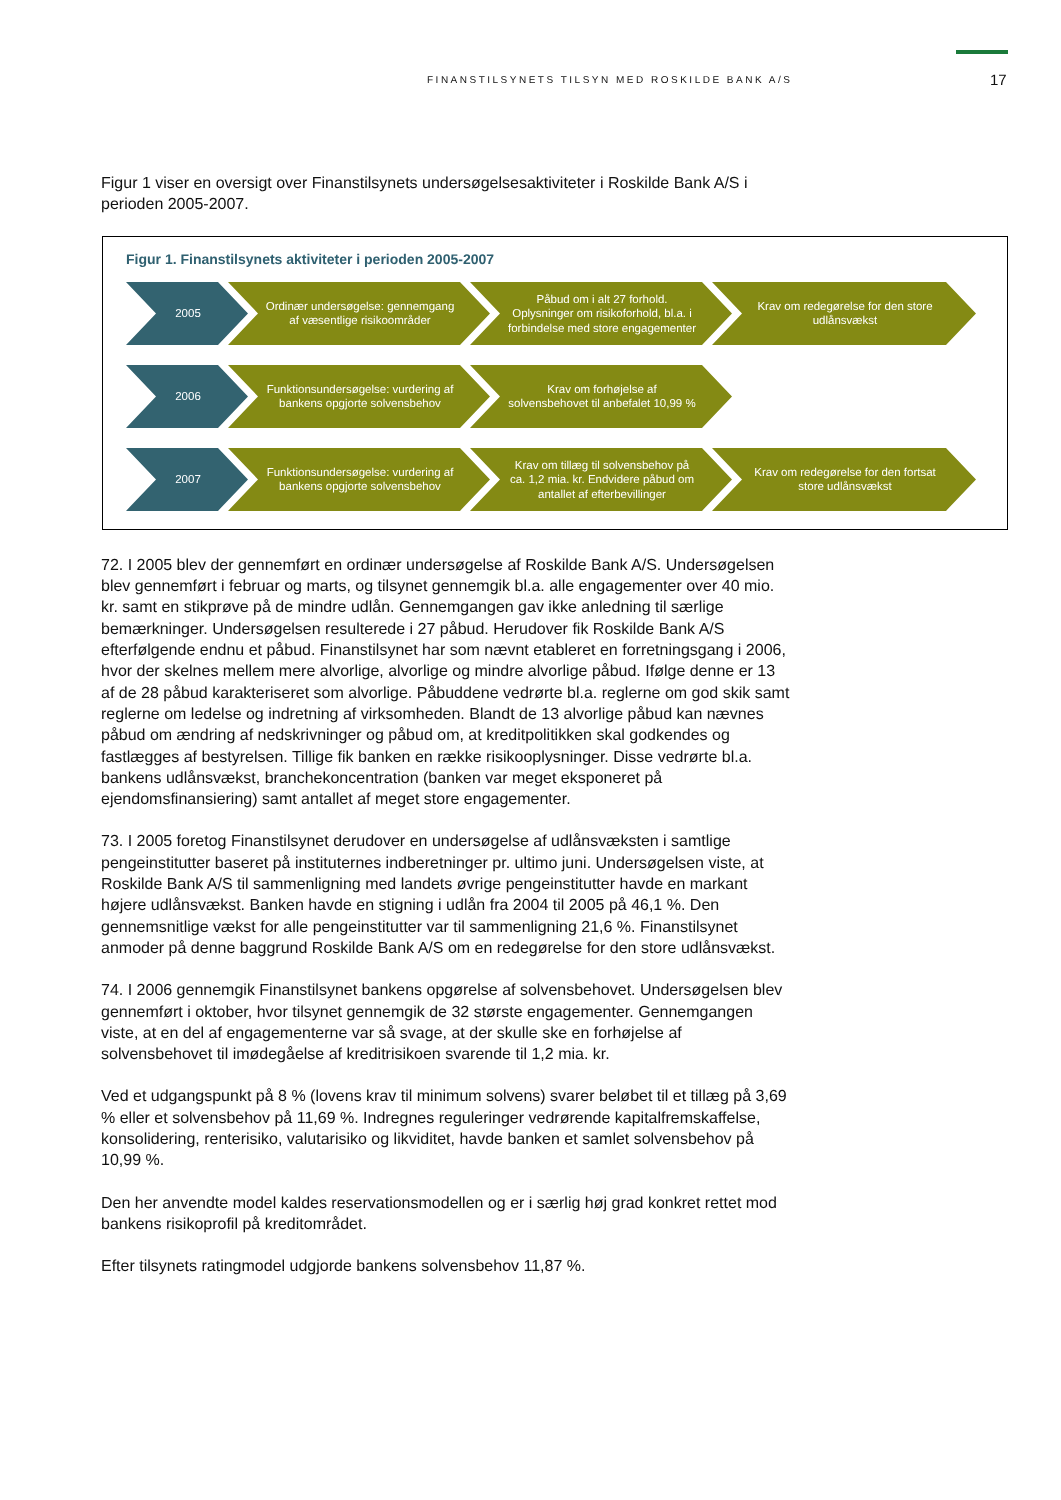FINANSTILSYNETS TILSYN MED ROSKILDE BANK A/S 17
Figur 1 viser en oversigt over Finanstilsynets undersøgelsesaktiviteter i Roskilde Bank A/S i perioden 2005-2007.
Figur 1. Finanstilsynets aktiviteter i perioden 2005-2007
2005 Ordinær undersøgelse: gennemgang af væsentlige risikoområder
Påbud om i alt 27 forhold. Oplysninger om risikoforhold, bl.a. i forbindelse med store engagementer
Krav om redegørelse for den store udlånsvækst
2006 Funktionsundersøgelse: vurdering af bankens opgjorte solvensbehov
Krav om forhøjelse af solvensbehovet til anbefalet 10,99 %
2007 Funktionsundersøgelse: vurdering af bankens opgjorte solvensbehov
Krav om tillæg til solvensbehov på ca. 1,2 mia. kr. Endvidere påbud om antallet af efterbevillinger
Krav om redegørelse for den fortsat store udlånsvækst
72. I 2005 blev der gennemført en ordinær undersøgelse af Roskilde Bank A/S. Undersøgelsen blev gennemført i februar og marts, og tilsynet gennemgik bl.a. alle engagementer over 40 mio. kr. samt en stikprøve på de mindre udlån. Gennemgangen gav ikke anledning til særlige bemærkninger. Undersøgelsen resulterede i 27 påbud. Herudover fik Roskilde Bank A/S efterfølgende endnu et påbud. Finanstilsynet har som nævnt etableret en forretningsgang i 2006, hvor der skelnes mellem mere alvorlige, alvorlige og mindre alvorlige påbud. Ifølge denne er 13 af de 28 påbud karakteriseret som alvorlige. Påbuddene vedrørte bl.a. reglerne om god skik samt reglerne om ledelse og indretning af virksomheden. Blandt de 13 alvorlige påbud kan nævnes påbud om ændring af nedskrivninger og påbud om, at kreditpolitikken skal godkendes og fastlægges af bestyrelsen. Tillige fik banken en række risikooplysninger. Disse vedrørte bl.a. bankens udlånsvækst, branchekoncentration (banken var meget eksponeret på ejendomsfinansiering) samt antallet af meget store engagementer.
73. I 2005 foretog Finanstilsynet derudover en undersøgelse af udlånsvæksten i samtlige pengeinstitutter baseret på instituternes indberetninger pr. ultimo juni. Undersøgelsen viste, at Roskilde Bank A/S til sammenligning med landets øvrige pengeinstitutter havde en markant højere udlånsvækst. Banken havde en stigning i udlån fra 2004 til 2005 på 46,1 %. Den gennemsnitlige vækst for alle pengeinstitutter var til sammenligning 21,6 %. Finanstilsynet anmoder på denne baggrund Roskilde Bank A/S om en redegørelse for den store udlånsvækst.
74. I 2006 gennemgik Finanstilsynet bankens opgørelse af solvensbehovet. Undersøgelsen blev gennemført i oktober, hvor tilsynet gennemgik de 32 største engagementer. Gennemgangen viste, at en del af engagementerne var så svage, at der skulle ske en forhøjelse af solvensbehovet til imødegåelse af kreditrisikoen svarende til 1,2 mia. kr.
Ved et udgangspunkt på 8 % (lovens krav til minimum solvens) svarer beløbet til et tillæg på 3,69 % eller et solvensbehov på 11,69 %. Indregnes reguleringer vedrørende kapitalfremskaffelse, konsolidering, renterisiko, valutarisiko og likviditet, havde banken et samlet solvensbehov på 10,99 %.
Den her anvendte model kaldes reservationsmodellen og er i særlig høj grad konkret rettet mod bankens risikoprofil på kreditområdet.
Efter tilsynets ratingmodel udgjorde bankens solvensbehov 11,87 %.